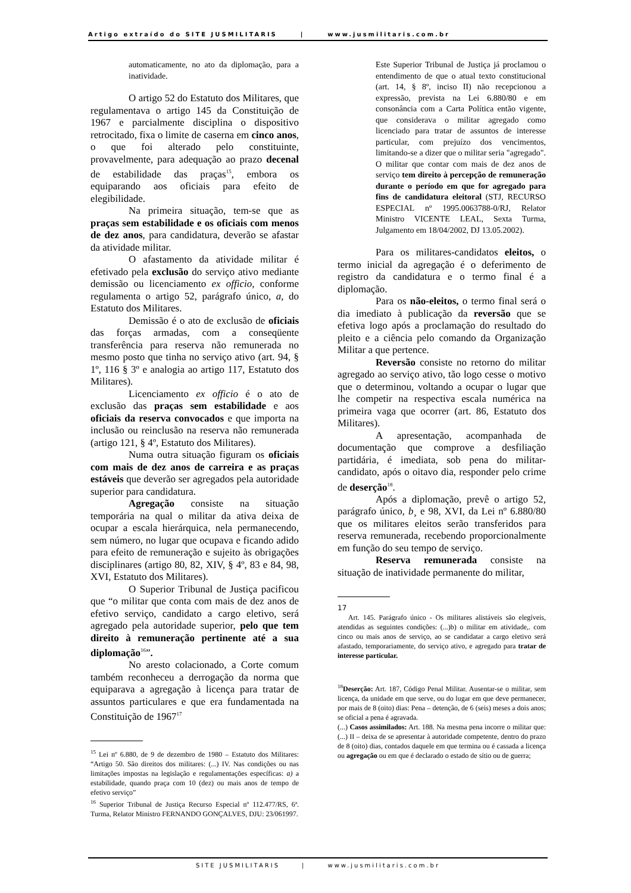Artigo extraído do SITE JUSMILITARIS | www.jusmilitaris.com.br
automaticamente, no ato da diplomação, para a inatividade.
O artigo 52 do Estatuto dos Militares, que regulamentava o artigo 145 da Constituição de 1967 e parcialmente disciplina o dispositivo retrocitado, fixa o limite de caserna em cinco anos, o que foi alterado pelo constituinte, provavelmente, para adequação ao prazo decenal de estabilidade das praças<sup>15</sup>, embora os equiparando aos oficiais para efeito de elegibilidade.
Na primeira situação, tem-se que as praças sem estabilidade e os oficiais com menos de dez anos, para candidatura, deverão se afastar da atividade militar.
O afastamento da atividade militar é efetivado pela exclusão do serviço ativo mediante demissão ou licenciamento ex officio, conforme regulamenta o artigo 52, parágrafo único, a, do Estatuto dos Militares.
Demissão é o ato de exclusão de oficiais das forças armadas, com a conseqüente transferência para reserva não remunerada no mesmo posto que tinha no serviço ativo (art. 94, § 1º, 116 § 3º e analogia ao artigo 117, Estatuto dos Militares).
Licenciamento ex officio é o ato de exclusão das praças sem estabilidade e aos oficiais da reserva convocados e que importa na inclusão ou reinclusão na reserva não remunerada (artigo 121, § 4º, Estatuto dos Militares).
Numa outra situação figuram os oficiais com mais de dez anos de carreira e as praças estáveis que deverão ser agregados pela autoridade superior para candidatura.
Agregação consiste na situação temporária na qual o militar da ativa deixa de ocupar a escala hierárquica, nela permanecendo, sem número, no lugar que ocupava e ficando adido para efeito de remuneração e sujeito às obrigações disciplinares (artigo 80, 82, XIV, § 4º, 83 e 84, 98, XVI, Estatuto dos Militares).
O Superior Tribunal de Justiça pacificou que “o militar que conta com mais de dez anos de efetivo serviço, candidato a cargo eletivo, será agregado pela autoridade superior, pelo que tem direito à remuneração pertinente até a sua diplomação<sup>16</sup>”.
No aresto colacionado, a Corte comum também reconheceu a derrogação da norma que equiparava a agregação à licença para tratar de assuntos particulares e que era fundamentada na Constituição de 1967<sup>17</sup>
<sup>15</sup> Lei nº 6.880, de 9 de dezembro de 1980 – Estatuto dos Militares: “Artigo 50. São direitos dos militares: (...) IV. Nas condições ou nas limitações impostas na legislação e regulamentações específicas: a) a estabilidade, quando praça com 10 (dez) ou mais anos de tempo de efetivo serviço”
<sup>16</sup> Superior Tribunal de Justiça Recurso Especial nº 112.477/RS, 6ª. Turma, Relator Ministro FERNANDO GONÇALVES, DJU: 23/061997.
Este Superior Tribunal de Justiça já proclamou o entendimento de que o atual texto constitucional (art. 14, § 8º, inciso II) não recepcionou a expressão, prevista na Lei 6.880/80 e em consonância com a Carta Política então vigente, que considerava o militar agregado como licenciado para tratar de assuntos de interesse particular, com prejuízo dos vencimentos, limitando-se a dizer que o militar seria "agregado". O militar que contar com mais de dez anos de serviço tem direito à percepção de remuneração durante o período em que for agregado para fins de candidatura eleitoral (STJ, RECURSO ESPECIAL nº 1995.0063788-0/RJ, Relator Ministro VICENTE LEAL, Sexta Turma, Julgamento em 18/04/2002, DJ 13.05.2002).
Para os militares-candidatos eleitos, o termo inicial da agregação é o deferimento de registro da candidatura e o termo final é a diplomação.
Para os não-eleitos, o termo final será o dia imediato à publicação da reversão que se efetiva logo após a proclamação do resultado do pleito e a ciência pelo comando da Organização Militar a que pertence.
Reversão consiste no retorno do militar agregado ao serviço ativo, tão logo cesse o motivo que o determinou, voltando a ocupar o lugar que lhe competir na respectiva escala numérica na primeira vaga que ocorrer (art. 86, Estatuto dos Militares).
A apresentação, acompanhada de documentação que comprove a desfiliação partidária, é imediata, sob pena do militar-candidato, após o oitavo dia, responder pelo crime de deserção<sup>18</sup>.
Após a diplomação, prevê o artigo 52, parágrafo único, b¸ e 98, XVI, da Lei nº 6.880/80 que os militares eleitos serão transferidos para reserva remunerada, recebendo proporcionalmente em função do seu tempo de serviço.
Reserva remunerada consiste na situação de inatividade permanente do militar,
17
Art. 145. Parágrafo único - Os militares alistáveis são elegíveis, atendidas as seguintes condições: (...)b) o militar em atividade,. com cinco ou mais anos de serviço, ao se candidatar a cargo eletivo será afastado, temporariamente, do serviço ativo, e agregado para tratar de interesse particular.
<sup>18</sup> Deserção: Art. 187, Código Penal Militar. Ausentar-se o militar, sem licença, da unidade em que serve, ou do lugar em que deve permanecer, por mais de 8 (oito) dias: Pena – detenção, de 6 (seis) meses a dois anos; se oficial a pena é agravada.
(...) Casos assimilados: Art. 188. Na mesma pena incorre o militar que: (...) II – deixa de se apresentar à autoridade competente, dentro do prazo de 8 (oito) dias, contados daquele em que termina ou é cassada a licença ou agregação ou em que é declarado o estado de sítio ou de guerra;
SITE JUSMILITARIS | www.jusmilitaris.com.br